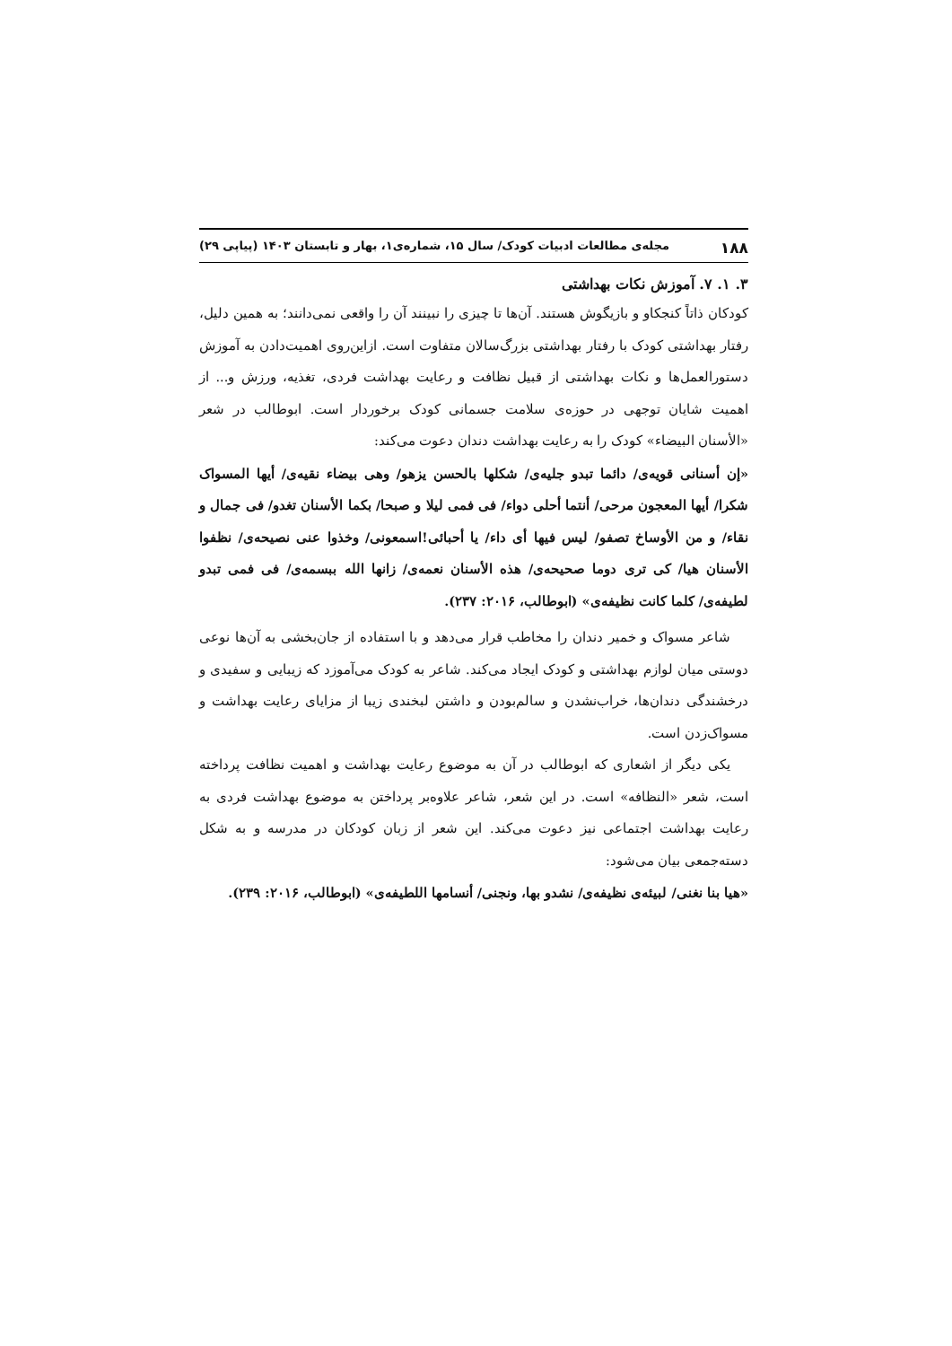۱۸۸ مجله‌ی مطالعات ادبیات کودک/ سال ۱۵، شماره‌ی۱، بهار و تابستان ۱۴۰۳ (پیاپی ۲۹)
۳. ۱. ۷. آموزش نکات بهداشتی
کودکان ذاتاً کنجکاو و بازیگوش هستند. آن‌ها تا چیزی را نبینند آن را واقعی نمی‌دانند؛ به همین دلیل، رفتار بهداشتی کودک با رفتار بهداشتی بزرگ‌سالان متفاوت است. ازاین‌روی اهمیت‌دادن به آموزش دستورالعمل‌ها و نکات بهداشتی از قبیل نظافت و رعایت بهداشت فردی، تغذیه، ورزش و... از اهمیت شایان توجهی در حوزه‌ی سلامت جسمانی کودک برخوردار است. ابوطالب در شعر «الأسنان البیضاء» کودک را به رعایت بهداشت دندان دعوت می‌کند:
«إن أسنانی قویه‌ی/ دائما تبدو جلیه‌ی/ شکلها بالحسن یزهو/ وهی بیضاء نقیه‌ی/ أیها المسواک شکرا/ أیها المعجون مرحی/ أنتما أحلی دواء/ فی فمی لیلا و صبحا/ بکما الأسنان تغدو/ فی جمال و نقاء/ و من الأوساخ تصفو/ لیس فیها أی داء/ یا أحبائی!اسمعونی/ وخذوا عنی نصیحه‌ی/ نظفوا الأسنان هیا/ کی تری دوما صحیحه‌ی/ هذه الأسنان نعمه‌ی/ زانها الله ببسمه‌ی/ فی فمی تبدو لطیفه‌ی/ کلما کانت نظیفه‌ی» (ابوطالب، ۲۰۱۶: ۲۳۷).
شاعر مسواک و خمیر دندان را مخاطب قرار می‌دهد و با استفاده از جان‌بخشی به آن‌ها نوعی دوستی میان لوازم بهداشتی و کودک ایجاد می‌کند. شاعر به کودک می‌آموزد که زیبایی و سفیدی و درخشندگی دندان‌ها، خراب‌نشدن و سالم‌بودن و داشتن لبخندی زیبا از مزایای رعایت بهداشت و مسواک‌زدن است.
یکی دیگر از اشعاری که ابوطالب در آن به موضوع رعایت بهداشت و اهمیت نظافت پرداخته است، شعر «النظافه» است. در این شعر، شاعر علاوه‌بر پرداختن به موضوع بهداشت فردی به رعایت بهداشت اجتماعی نیز دعوت می‌کند. این شعر از زبان کودکان در مدرسه و به شکل دسته‌جمعی بیان می‌شود:
«هیا بنا نغنی/ لبیئه‌ی نظیفه‌ی/ نشدو بها، ونجنی/ أنسامها اللطیفه‌ی» (ابوطالب، ۲۰۱۶: ۲۳۹).